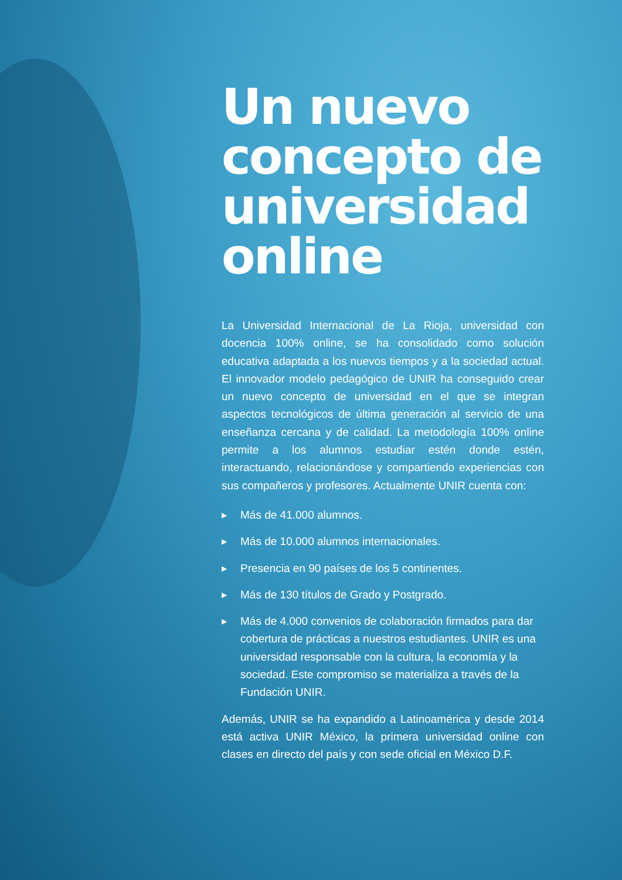Un nuevo concepto de universidad online
La Universidad Internacional de La Rioja, universidad con docencia 100% online, se ha consolidado como solución educativa adaptada a los nuevos tiempos y a la sociedad actual. El innovador modelo pedagógico de UNIR ha conseguido crear un nuevo concepto de universidad en el que se integran aspectos tecnológicos de última generación al servicio de una enseñanza cercana y de calidad. La metodología 100% online permite a los alumnos estudiar estén donde estén, interactuando, relacionándose y compartiendo experiencias con sus compañeros y profesores. Actualmente UNIR cuenta con:
▶ Más de 41.000 alumnos.
▶ Más de 10.000 alumnos internacionales.
▶ Presencia en 90 países de los 5 continentes.
▶ Más de 130 títulos de Grado y Postgrado.
▶ Más de 4.000 convenios de colaboración firmados para dar cobertura de prácticas a nuestros estudiantes. UNIR es una universidad responsable con la cultura, la economía y la sociedad. Este compromiso se materializa a través de la Fundación UNIR.
Además, UNIR se ha expandido a Latinoamérica y desde 2014 está activa UNIR México, la primera universidad online con clases en directo del país y con sede oficial en México D.F.